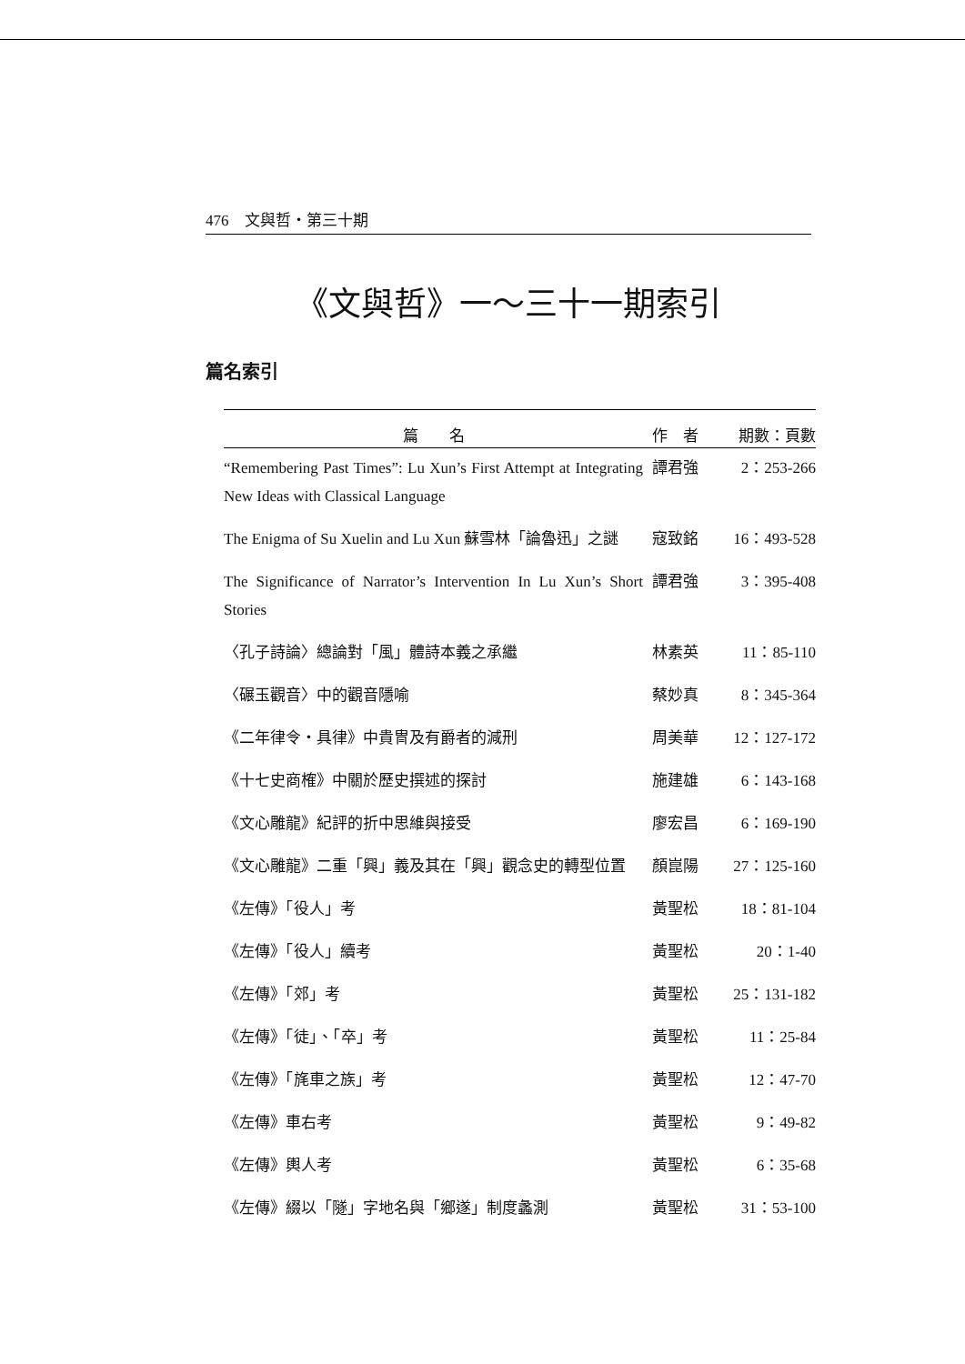476　文與哲・第三十期
《文與哲》一～三十一期索引
篇名索引
| 篇 名 | 作 者 | 期數：頁數 |
| --- | --- | --- |
| “Remembering Past Times”: Lu Xun’s First Attempt at Integrating New Ideas with Classical Language | 譚君強 | 2：253-266 |
| The Enigma of Su Xuelin and Lu Xun 蘇雪林「論魯迅」之謎 | 寇致銘 | 16：493-528 |
| The Significance of Narrator’s Intervention In Lu Xun’s Short Stories | 譚君強 | 3：395-408 |
| 〈孔子詩論〉總論對「風」體詩本義之承繼 | 林素英 | 11：85-110 |
| 〈碾玉觀音〉中的觀音隱喻 | 蔡妙真 | 8：345-364 |
| 《二年律令・具律》中貴冑及有爵者的減刑 | 周美華 | 12：127-172 |
| 《十七史商榷》中關於歷史撰述的探討 | 施建雄 | 6：143-168 |
| 《文心雕龍》紀評的折中思維與接受 | 廖宏昌 | 6：169-190 |
| 《文心雕龍》二重「興」義及其在「興」觀念史的轉型位置 | 顏崑陽 | 27：125-160 |
| 《左傳》「役人」考 | 黃聖松 | 18：81-104 |
| 《左傳》「役人」續考 | 黃聖松 | 20：1-40 |
| 《左傳》「郊」考 | 黃聖松 | 25：131-182 |
| 《左傳》「徒」、「卒」考 | 黃聖松 | 11：25-84 |
| 《左傳》「旄車之族」考 | 黃聖松 | 12：47-70 |
| 《左傳》車右考 | 黃聖松 | 9：49-82 |
| 《左傳》輿人考 | 黃聖松 | 6：35-68 |
| 《左傳》綴以「隧」字地名與「鄉遂」制度蠡測 | 黃聖松 | 31：53-100 |